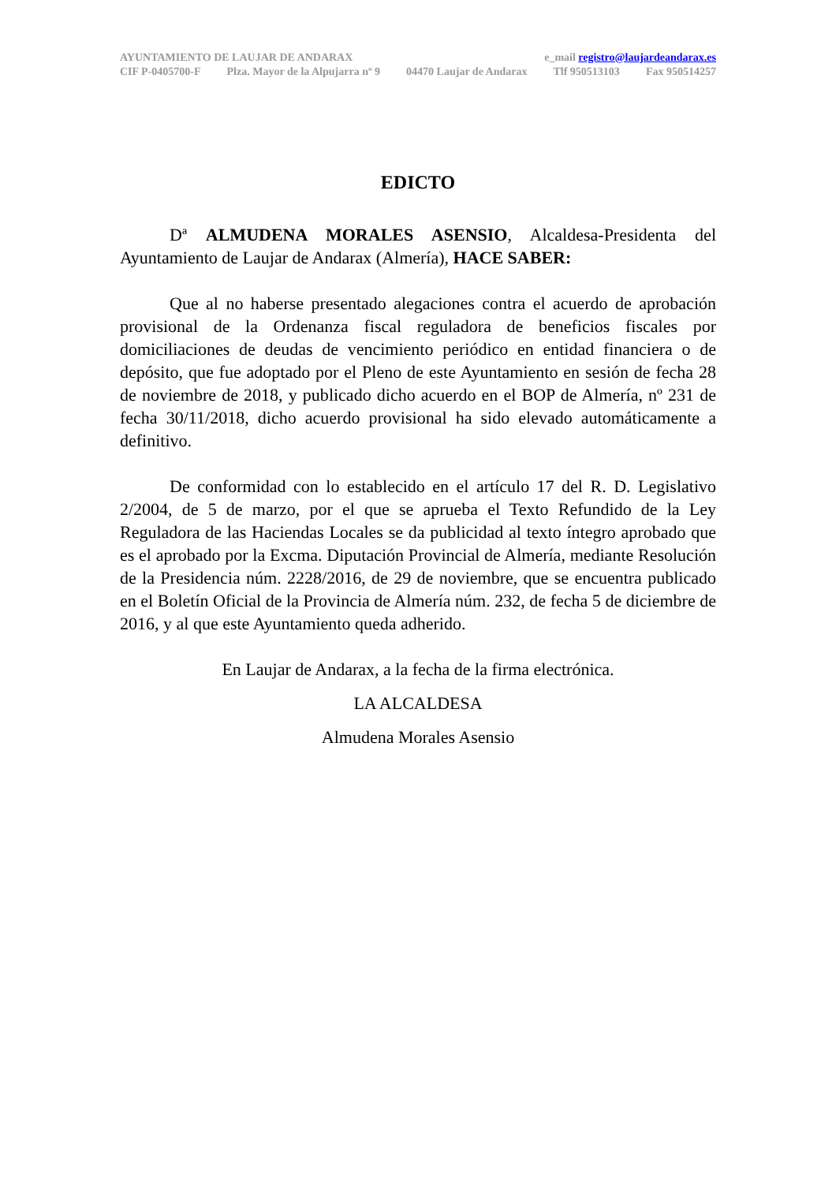AYUNTAMIENTO DE LAUJAR DE ANDARAX e_mail registro@laujardeandarax.es
CIF P-0405700-F Plza. Mayor de la Alpujarra nº 9 04470 Laujar de Andarax Tlf 950513103 Fax 950514257
EDICTO
Dª ALMUDENA MORALES ASENSIO, Alcaldesa-Presidenta del Ayuntamiento de Laujar de Andarax (Almería), HACE SABER:
Que al no haberse presentado alegaciones contra el acuerdo de aprobación provisional de la Ordenanza fiscal reguladora de beneficios fiscales por domiciliaciones de deudas de vencimiento periódico en entidad financiera o de depósito, que fue adoptado por el Pleno de este Ayuntamiento en sesión de fecha 28 de noviembre de 2018, y publicado dicho acuerdo en el BOP de Almería, nº 231 de fecha 30/11/2018, dicho acuerdo provisional ha sido elevado automáticamente a definitivo.
De conformidad con lo establecido en el artículo 17 del R. D. Legislativo 2/2004, de 5 de marzo, por el que se aprueba el Texto Refundido de la Ley Reguladora de las Haciendas Locales se da publicidad al texto íntegro aprobado que es el aprobado por la Excma. Diputación Provincial de Almería, mediante Resolución de la Presidencia núm. 2228/2016, de 29 de noviembre, que se encuentra publicado en el Boletín Oficial de la Provincia de Almería núm. 232, de fecha 5 de diciembre de 2016, y al que este Ayuntamiento queda adherido.
En Laujar de Andarax, a la fecha de la firma electrónica.
LA ALCALDESA
Almudena Morales Asensio